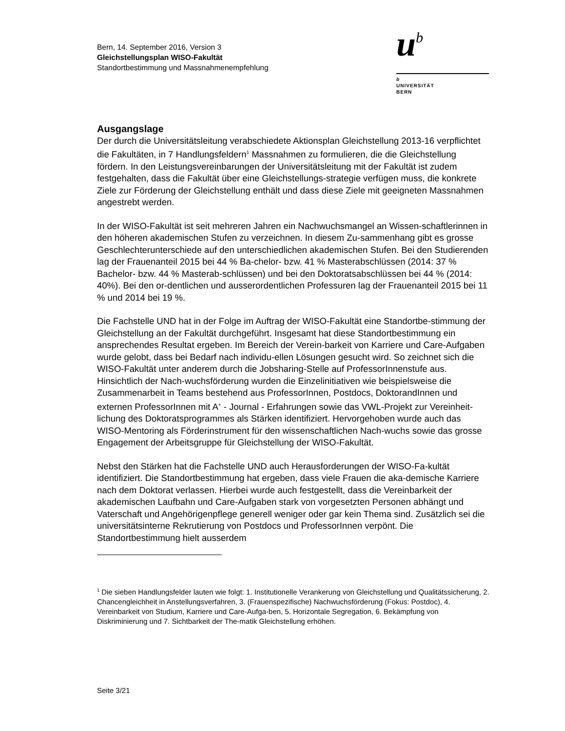Bern, 14. September 2016, Version 3
Gleichstellungsplan WISO-Fakultät
Standortbestimmung und Massnahmenempfehlung
ub
b
UNIVERSITÄT
BERN
Ausgangslage
Der durch die Universitätsleitung verabschiedete Aktionsplan Gleichstellung 2013-16 verpflichtet die Fakultäten, in 7 Handlungsfeldern<sup>1</sup> Massnahmen zu formulieren, die die Gleichstellung fördern. In den Leistungsvereinbarungen der Universitätsleitung mit der Fakultät ist zudem festgehalten, dass die Fakultät über eine Gleichstellungs-strategie verfügen muss, die konkrete Ziele zur Förderung der Gleichstellung enthält und dass diese Ziele mit geeigneten Massnahmen angestrebt werden.
In der WISO-Fakultät ist seit mehreren Jahren ein Nachwuchsmangel an Wissen-schaftlerinnen in den höheren akademischen Stufen zu verzeichnen. In diesem Zu-sammenhang gibt es grosse Geschlechterunterschiede auf den unterschiedlichen akademischen Stufen. Bei den Studierenden lag der Frauenanteil 2015 bei 44 % Ba-chelor- bzw. 41 % Masterabschlüssen (2014: 37 % Bachelor- bzw. 44 % Masterab-schlüssen) und bei den Doktoratsabschlüssen bei 44 % (2014: 40%). Bei den or-dentlichen und ausserordentlichen Professuren lag der Frauenanteil 2015 bei 11 % und 2014 bei 19 %.
Die Fachstelle UND hat in der Folge im Auftrag der WISO-Fakultät eine Standortbe-stimmung der Gleichstellung an der Fakultät durchgeführt. Insgesamt hat diese Standortbestimmung ein ansprechendes Resultat ergeben. Im Bereich der Verein-barkeit von Karriere und Care-Aufgaben wurde gelobt, dass bei Bedarf nach individu-ellen Lösungen gesucht wird. So zeichnet sich die WISO-Fakultät unter anderem durch die Jobsharing-Stelle auf ProfessorInnenstufe aus. Hinsichtlich der Nach-wuchsförderung wurden die Einzelinitiativen wie beispielsweise die Zusammenarbeit in Teams bestehend aus ProfessorInnen, Postdocs, DoktorandInnen und externen ProfessorInnen mit A<sup>+</sup> - Journal - Erfahrungen sowie das VWL-Projekt zur Vereinheit-lichung des Doktoratsprogrammes als Stärken identifiziert. Hervorgehoben wurde auch das WISO-Mentoring als Förderinstrument für den wissenschaftlichen Nach-wuchs sowie das grosse Engagement der Arbeitsgruppe für Gleichstellung der WISO-Fakultät.
Nebst den Stärken hat die Fachstelle UND auch Herausforderungen der WISO-Fa-kultät identifiziert. Die Standortbestimmung hat ergeben, dass viele Frauen die aka-demische Karriere nach dem Doktorat verlassen. Hierbei wurde auch festgestellt, dass die Vereinbarkeit der akademischen Laufbahn und Care-Aufgaben stark von vorgesetzten Personen abhängt und Vaterschaft und Angehörigenpflege generell weniger oder gar kein Thema sind. Zusätzlich sei die universitätsinterne Rekrutierung von Postdocs und ProfessorInnen verpönt. Die Standortbestimmung hielt ausserdem
<sup>1</sup> Die sieben Handlungsfelder lauten wie folgt: 1. Institutionelle Verankerung von Gleichstellung und Qualitätssicherung, 2. Chancengleichheit in Anstellungsverfahren, 3. (Frauenspezifische) Nachwuchsförderung (Fokus: Postdoc), 4. Vereinbarkeit von Studium, Karriere und Care-Aufga-ben, 5. Horizontale Segregation, 6. Bekämpfung von Diskriminierung und 7. Sichtbarkeit der The-matik Gleichstellung erhöhen.
Seite 3/21